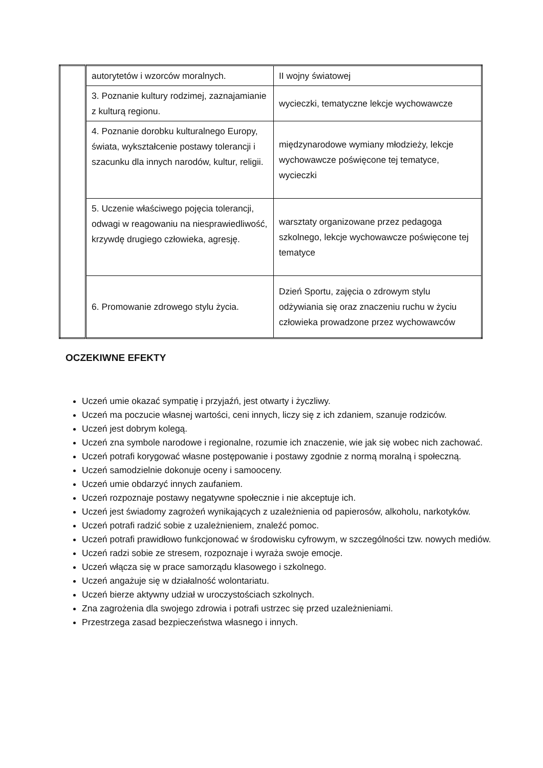| | autorytetów i wzorców moralnych. | II wojny światowej |
| | 3. Poznanie kultury rodzimej, zaznajamianie z kulturą regionu. | wycieczki, tematyczne lekcje wychowawcze |
| | 4. Poznanie dorobku kulturalnego Europy, świata, wykształcenie postawy tolerancji i szacunku dla innych narodów, kultur, religii. | międzynarodowe wymiany młodzieży, lekcje wychowawcze poświęcone tej tematyce, wycieczki |
| | 5. Uczenie właściwego pojęcia tolerancji, odwagi w reagowaniu na niesprawiedliwość, krzywdę drugiego człowieka, agresję. | warsztaty organizowane przez pedagoga szkolnego, lekcje wychowawcze poświęcone tej tematyce |
| | 6. Promowanie zdrowego stylu życia. | Dzień Sportu, zajęcia o zdrowym stylu odżywiania się oraz znaczeniu ruchu w życiu człowieka prowadzone przez wychowawców |
OCZEKIWNE EFEKTY
Uczeń umie okazać sympatię i przyjaźń, jest otwarty i życzliwy.
Uczeń ma poczucie własnej wartości, ceni innych, liczy się z ich zdaniem, szanuje rodziców.
Uczeń jest dobrym kolegą.
Uczeń zna symbole narodowe i regionalne, rozumie ich znaczenie, wie jak się wobec nich zachować.
Uczeń potrafi korygować własne postępowanie i postawy zgodnie z normą moralną i społeczną.
Uczeń samodzielnie dokonuje oceny i samooceny.
Uczeń umie obdarzyć innych zaufaniem.
Uczeń rozpoznaje postawy negatywne społecznie i nie akceptuje ich.
Uczeń jest świadomy zagrożeń wynikających z uzależnienia od papierosów, alkoholu, narkotyków.
Uczeń potrafi radzić sobie z uzależnieniem, znaleźć pomoc.
Uczeń potrafi prawidłowo funkcjonować w środowisku cyfrowym, w szczególności tzw. nowych mediów.
Uczeń radzi sobie ze stresem, rozpoznaje i wyraża swoje emocje.
Uczeń włącza się w prace samorządu klasowego i szkolnego.
Uczeń angażuje się w działalność wolontariatu.
Uczeń bierze aktywny udział w uroczystościach szkolnych.
Zna zagrożenia dla swojego zdrowia i potrafi ustrzec się przed uzależnieniami.
Przestrzega zasad bezpieczeństwa własnego i innych.